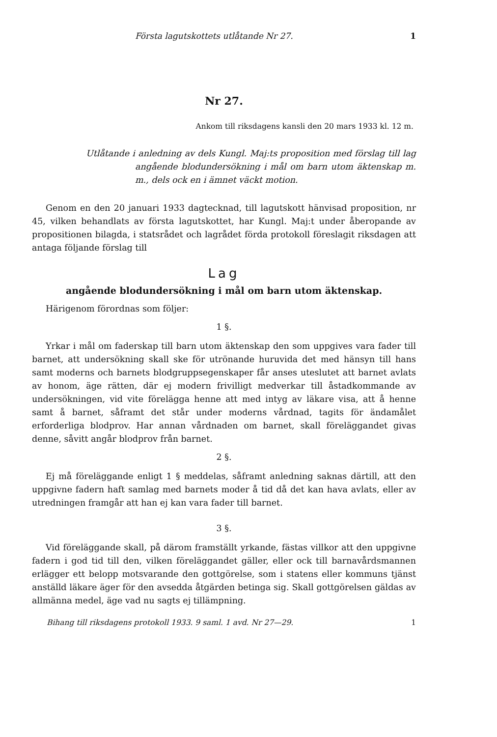Första lagutskottets utlåtande Nr 27. 1
Nr 27.
Ankom till riksdagens kansli den 20 mars 1933 kl. 12 m.
Utlåtande i anledning av dels Kungl. Maj:ts proposition med förslag till lag angående blodundersökning i mål om barn utom äktenskap m. m., dels ock en i ämnet väckt motion.
Genom en den 20 januari 1933 dagtecknad, till lagutskott hänvisad proposition, nr 45, vilken behandlats av första lagutskottet, har Kungl. Maj:t under åberopande av propositionen bilagda, i statsrådet och lagrådet förda protokoll föreslagit riksdagen att antaga följande förslag till
Lag
angående blodundersökning i mål om barn utom äktenskap.
Härigenom förordnas som följer:
1 §.
Yrkar i mål om faderskap till barn utom äktenskap den som uppgives vara fader till barnet, att undersökning skall ske för utrönande huruvida det med hänsyn till hans samt moderns och barnets blodgruppsegenskaper får anses uteslutet att barnet avlats av honom, äge rätten, där ej modern frivilligt medverkar till åstadkommande av undersökningen, vid vite förelägga henne att med intyg av läkare visa, att å henne samt å barnet, såframt det står under moderns vårdnad, tagits för ändamålet erforderliga blodprov. Har annan vårdnaden om barnet, skall föreläggandet givas denne, såvitt angår blodprov från barnet.
2 §.
Ej må föreläggande enligt 1 § meddelas, såframt anledning saknas därtill, att den uppgivne fadern haft samlag med barnets moder å tid då det kan hava avlats, eller av utredningen framgår att han ej kan vara fader till barnet.
3 §.
Vid föreläggande skall, på därom framställt yrkande, fästas villkor att den uppgivne fadern i god tid till den, vilken föreläggandet gäller, eller ock till barnavårdsmannen erlägger ett belopp motsvarande den gottgörelse, som i statens eller kommuns tjänst anställd läkare äger för den avsedda åtgärden betinga sig. Skall gottgörelsen gäldas av allmänna medel, äge vad nu sagts ej tillämpning.
Bihang till riksdagens protokoll 1933. 9 saml. 1 avd. Nr 27—29. 1